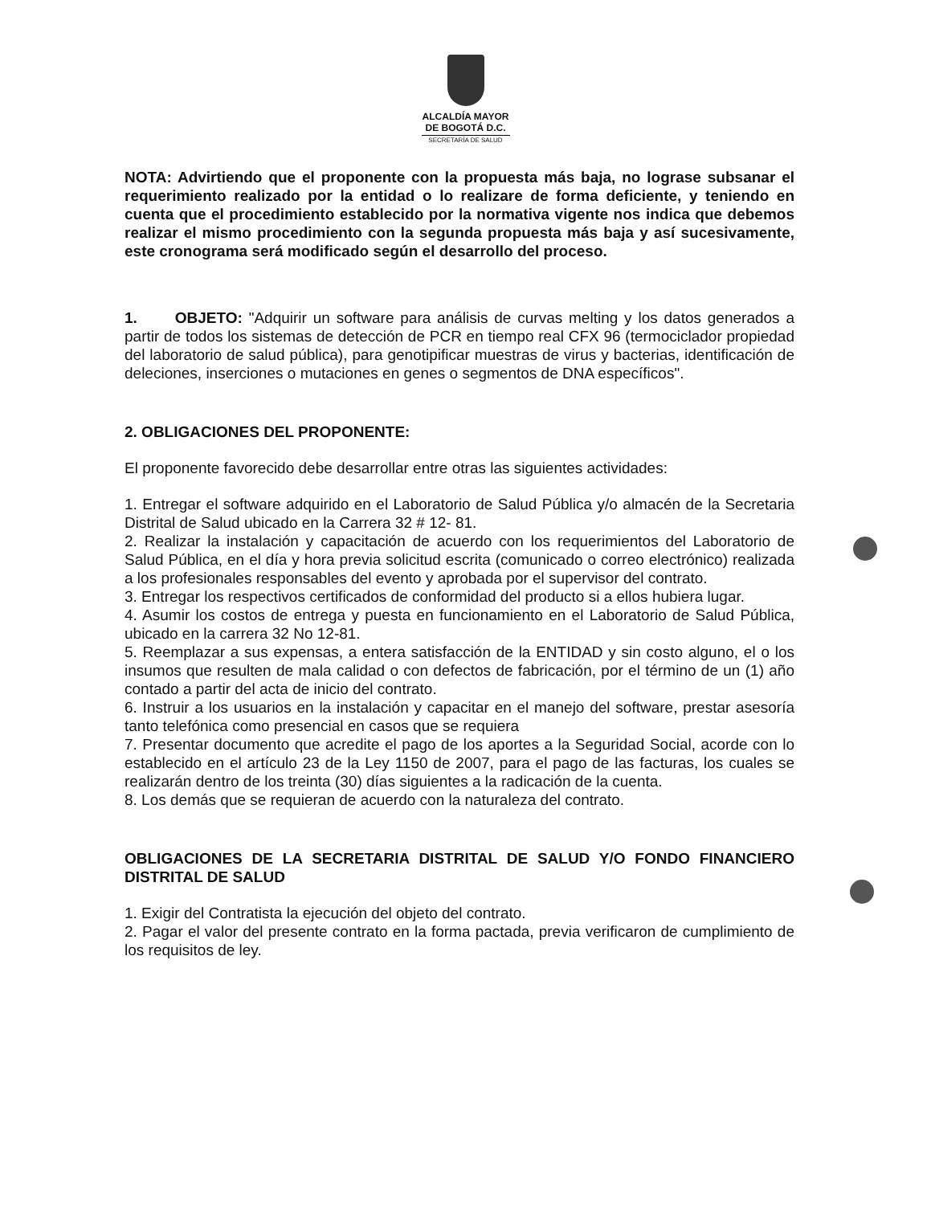ALCALDÍA MAYOR
DE BOGOTÁ D.C.
SECRETARÍA DE SALUD
NOTA: Advirtiendo que el proponente con la propuesta más baja, no lograse subsanar el requerimiento realizado por la entidad o lo realizare de forma deficiente, y teniendo en cuenta que el procedimiento establecido por la normativa vigente nos indica que debemos realizar el mismo procedimiento con la segunda propuesta más baja y así sucesivamente, este cronograma será modificado según el desarrollo del proceso.
1. OBJETO: "Adquirir un software para análisis de curvas melting y los datos generados a partir de todos los sistemas de detección de PCR en tiempo real CFX 96 (termociclador propiedad del laboratorio de salud pública), para genotipificar muestras de virus y bacterias, identificación de deleciones, inserciones o mutaciones en genes o segmentos de DNA específicos".
2. OBLIGACIONES DEL PROPONENTE:
El proponente favorecido debe desarrollar entre otras las siguientes actividades:
1. Entregar el software adquirido en el Laboratorio de Salud Pública y/o almacén de la Secretaria Distrital de Salud ubicado en la Carrera 32 # 12- 81.
2. Realizar la instalación y capacitación de acuerdo con los requerimientos del Laboratorio de Salud Pública, en el día y hora previa solicitud escrita (comunicado o correo electrónico) realizada a los profesionales responsables del evento y aprobada por el supervisor del contrato.
3. Entregar los respectivos certificados de conformidad del producto si a ellos hubiera lugar.
4. Asumir los costos de entrega y puesta en funcionamiento en el Laboratorio de Salud Pública, ubicado en la carrera 32 No 12-81.
5. Reemplazar a sus expensas, a entera satisfacción de la ENTIDAD y sin costo alguno, el o los insumos que resulten de mala calidad o con defectos de fabricación, por el término de un (1) año contado a partir del acta de inicio del contrato.
6. Instruir a los usuarios en la instalación y capacitar en el manejo del software, prestar asesoría tanto telefónica como presencial en casos que se requiera
7. Presentar documento que acredite el pago de los aportes a la Seguridad Social, acorde con lo establecido en el artículo 23 de la Ley 1150 de 2007, para el pago de las facturas, los cuales se realizarán dentro de los treinta (30) días siguientes a la radicación de la cuenta.
8. Los demás que se requieran de acuerdo con la naturaleza del contrato.
OBLIGACIONES DE LA SECRETARIA DISTRITAL DE SALUD Y/O FONDO FINANCIERO DISTRITAL DE SALUD
1. Exigir del Contratista la ejecución del objeto del contrato.
2. Pagar el valor del presente contrato en la forma pactada, previa verificaron de cumplimiento de los requisitos de ley.